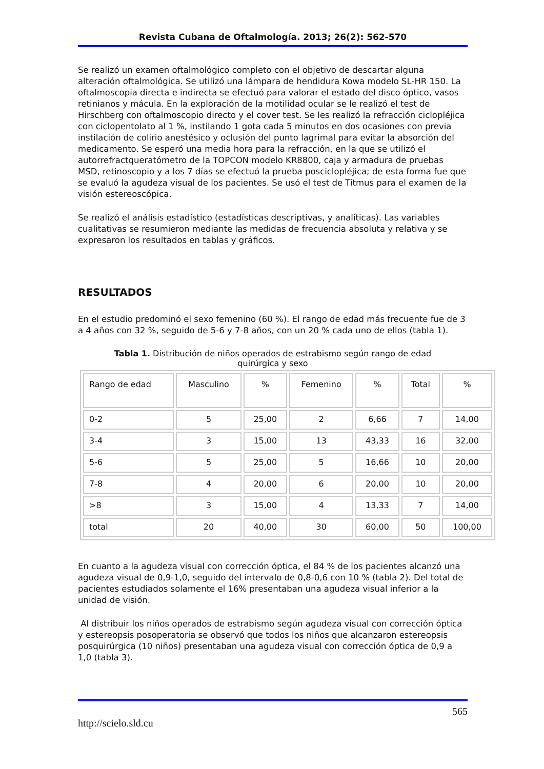Revista Cubana de Oftalmología. 2013; 26(2): 562-570
Se realizó un examen oftalmológico completo con el objetivo de descartar alguna alteración oftalmológica. Se utilizó una lámpara de hendidura Kowa modelo SL-HR 150. La oftalmoscopia directa e indirecta se efectuó para valorar el estado del disco óptico, vasos retinianos y mácula. En la exploración de la motilidad ocular se le realizó el test de Hirschberg con oftalmoscopio directo y el cover test. Se les realizó la refracción ciclopléjica con ciclopentolato al 1 %, instilando 1 gota cada 5 minutos en dos ocasiones con previa instilación de colirio anestésico y oclusión del punto lagrimal para evitar la absorción del medicamento. Se esperó una media hora para la refracción, en la que se utilizó el autorrefractqueratómetro de la TOPCON modelo KR8800, caja y armadura de pruebas MSD, retinoscopio y a los 7 días se efectuó la prueba posciclopléjica; de esta forma fue que se evaluó la agudeza visual de los pacientes. Se usó el test de Titmus para el examen de la visión estereoscópica.
Se realizó el análisis estadístico (estadísticas descriptivas, y analíticas). Las variables cualitativas se resumieron mediante las medidas de frecuencia absoluta y relativa y se expresaron los resultados en tablas y gráficos.
RESULTADOS
En el estudio predominó el sexo femenino (60 %). El rango de edad más frecuente fue de 3 a 4 años con 32 %, seguido de 5-6 y 7-8 años, con un 20 % cada uno de ellos (tabla 1).
Tabla 1. Distribución de niños operados de estrabismo según rango de edad
quirúrgica y sexo
| Rango de edad | Masculino | % | Femenino | % | Total | % |
| --- | --- | --- | --- | --- | --- | --- |
| 0-2 | 5 | 25,00 | 2 | 6,66 | 7 | 14,00 |
| 3-4 | 3 | 15,00 | 13 | 43,33 | 16 | 32,00 |
| 5-6 | 5 | 25,00 | 5 | 16,66 | 10 | 20,00 |
| 7-8 | 4 | 20,00 | 6 | 20,00 | 10 | 20,00 |
| >8 | 3 | 15,00 | 4 | 13,33 | 7 | 14,00 |
| total | 20 | 40,00 | 30 | 60,00 | 50 | 100,00 |
En cuanto a la agudeza visual con corrección óptica, el 84 % de los pacientes alcanzó una agudeza visual de 0,9-1,0, seguido del intervalo de 0,8-0,6 con 10 % (tabla 2). Del total de pacientes estudiados solamente el 16% presentaban una agudeza visual inferior a la unidad de visión.
Al distribuir los niños operados de estrabismo según agudeza visual con corrección óptica y estereopsis posoperatoria se observó que todos los niños que alcanzaron estereopsis posquirúrgica (10 niños) presentaban una agudeza visual con corrección óptica de 0,9 a 1,0 (tabla 3).
565
http://scielo.sld.cu